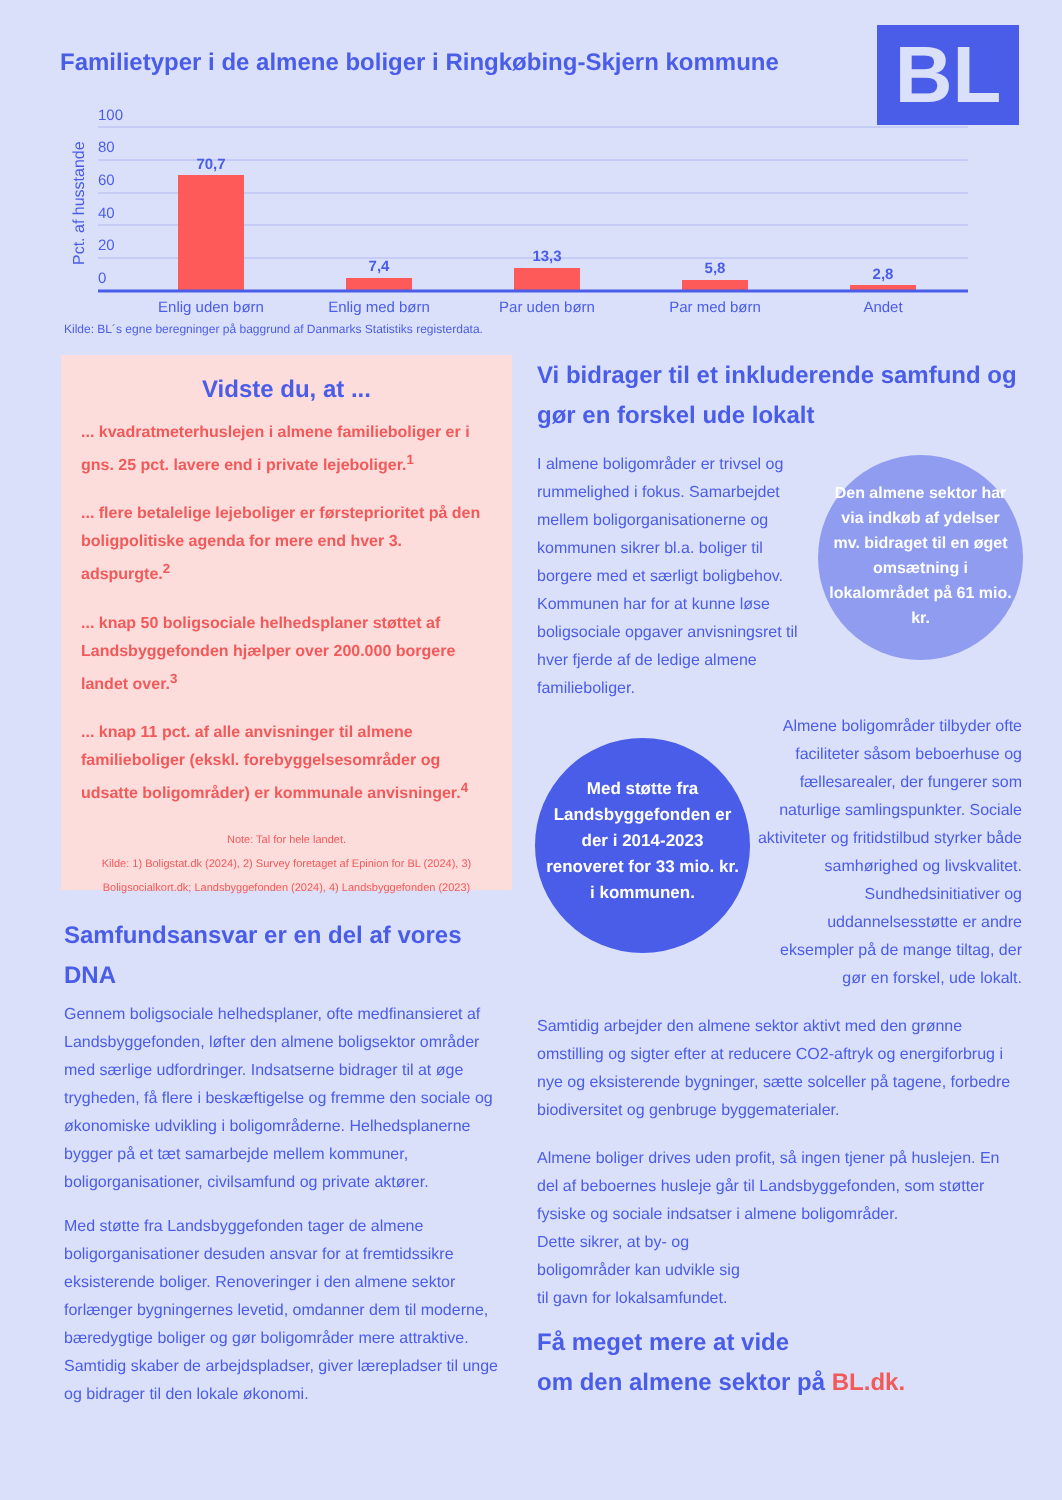Familietyper i de almene boliger i Ringkøbing-Skjern kommune
BL
Pct. af husstande
100
80
60
40
20
0
70,7
7,4
13,3
5,8
2,8
Enlig uden børn
Enlig med børn
Par uden børn
Par med børn
Andet
Kilde: BL´s egne beregninger på baggrund af Danmarks Statistiks registerdata.
Vidste du, at ...
... kvadratmeterhuslejen i almene familieboliger er i gns. 25 pct. lavere end i private lejeboliger.<sup>1</sup>
... flere betalelige lejeboliger er førsteprioritet på den boligpolitiske agenda for mere end hver 3. adspurgte.<sup>2</sup>
... knap 50 boligsociale helhedsplaner støttet af Landsbyggefonden hjælper over 200.000 borgere landet over.<sup>3</sup>
... knap 11 pct. af alle anvisninger til almene familieboliger (ekskl. forebyggelsesområder og udsatte boligområder) er kommunale anvisninger.<sup>4</sup>
Note: Tal for hele landet.
Kilde: 1) Boligstat.dk (2024), 2) Survey foretaget af Epinion for BL (2024), 3) Boligsocialkort.dk; Landsbyggefonden (2024), 4) Landsbyggefonden (2023)
Samfundsansvar er en del af vores DNA
Gennem boligsociale helhedsplaner, ofte medfinansieret af Landsbyggefonden, løfter den almene boligsektor områder med særlige udfordringer. Indsatserne bidrager til at øge trygheden, få flere i beskæftigelse og fremme den sociale og økonomiske udvikling i boligområderne. Helhedsplanerne bygger på et tæt samarbejde mellem kommuner, boligorganisationer, civilsamfund og private aktører.
Med støtte fra Landsbyggefonden tager de almene boligorganisationer desuden ansvar for at fremtidssikre eksisterende boliger. Renoveringer i den almene sektor forlænger bygningernes levetid, omdanner dem til moderne, bæredygtige boliger og gør boligområder mere attraktive. Samtidig skaber de arbejdspladser, giver lærepladser til unge og bidrager til den lokale økonomi.
Vi bidrager til et inkluderende samfund og gør en forskel ude lokalt
I almene boligområder er trivsel og rummelighed i fokus. Samarbejdet mellem boligorganisationerne og kommunen sikrer bl.a. boliger til borgere med et særligt boligbehov. Kommunen har for at kunne løse boligsociale opgaver anvisningsret til hver fjerde af de ledige almene familieboliger.
Almene boligområder tilbyder ofte faciliteter såsom beboerhuse og fællesarealer, der fungerer som naturlige samlingspunkter. Sociale aktiviteter og fritidstilbud styrker både samhørighed og livskvalitet. Sundhedsinitiativer og uddannelsesstøtte er andre eksempler på de mange tiltag, der gør en forskel, ude lokalt.
Samtidig arbejder den almene sektor aktivt med den grønne omstilling og sigter efter at reducere CO2-aftryk og energiforbrug i nye og eksisterende bygninger, sætte solceller på tagene, forbedre biodiversitet og genbruge byggematerialer.
Almene boliger drives uden profit, så ingen tjener på huslejen. En del af beboernes husleje går til Landsbyggefonden, som støtter fysiske og sociale indsatser i almene boligområder.
Dette sikrer, at by- og
boligområder kan udvikle sig
til gavn for lokalsamfundet.
Få meget mere at vide
om den almene sektor på BL.dk.
Den almene sektor har via indkøb af ydelser mv. bidraget til en øget omsætning i lokalområdet på 61 mio. kr.
Med støtte fra Landsbyggefonden er der i 2014-2023 renoveret for 33 mio. kr. i kommunen.